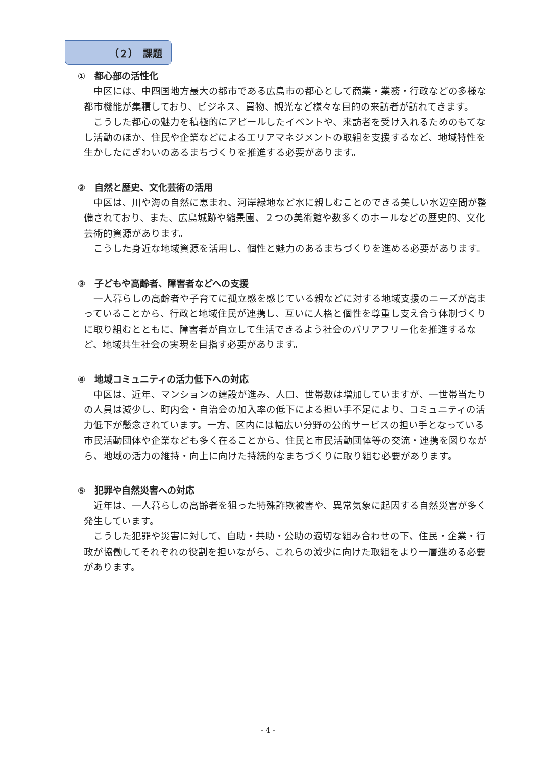（２）　課題
①　都心部の活性化
中区には、中四国地方最大の都市である広島市の都心として商業・業務・行政などの多様な都市機能が集積しており、ビジネス、買物、観光など様々な目的の来訪者が訪れてきます。
こうした都心の魅力を積極的にアピールしたイベントや、来訪者を受け入れるためのもてなし活動のほか、住民や企業などによるエリアマネジメントの取組を支援するなど、地域特性を生かしたにぎわいのあるまちづくりを推進する必要があります。
②　自然と歴史、文化芸術の活用
中区は、川や海の自然に恵まれ、河岸緑地など水に親しむことのできる美しい水辺空間が整備されており、また、広島城跡や縮景園、２つの美術館や数多くのホールなどの歴史的、文化芸術的資源があります。
こうした身近な地域資源を活用し、個性と魅力のあるまちづくりを進める必要があります。
③　子どもや高齢者、障害者などへの支援
一人暮らしの高齢者や子育てに孤立感を感じている親などに対する地域支援のニーズが高まっていることから、行政と地域住民が連携し、互いに人格と個性を尊重し支え合う体制づくりに取り組むとともに、障害者が自立して生活できるよう社会のバリアフリー化を推進するなど、地域共生社会の実現を目指す必要があります。
④　地域コミュニティの活力低下への対応
中区は、近年、マンションの建設が進み、人口、世帯数は増加していますが、一世帯当たりの人員は減少し、町内会・自治会の加入率の低下による担い手不足により、コミュニティの活力低下が懸念されています。一方、区内には幅広い分野の公的サービスの担い手となっている市民活動団体や企業なども多く在ることから、住民と市民活動団体等の交流・連携を図りながら、地域の活力の維持・向上に向けた持続的なまちづくりに取り組む必要があります。
⑤　犯罪や自然災害への対応
近年は、一人暮らしの高齢者を狙った特殊詐欺被害や、異常気象に起因する自然災害が多く発生しています。
こうした犯罪や災害に対して、自助・共助・公助の適切な組み合わせの下、住民・企業・行政が協働してそれぞれの役割を担いながら、これらの減少に向けた取組をより一層進める必要があります。
- 4 -